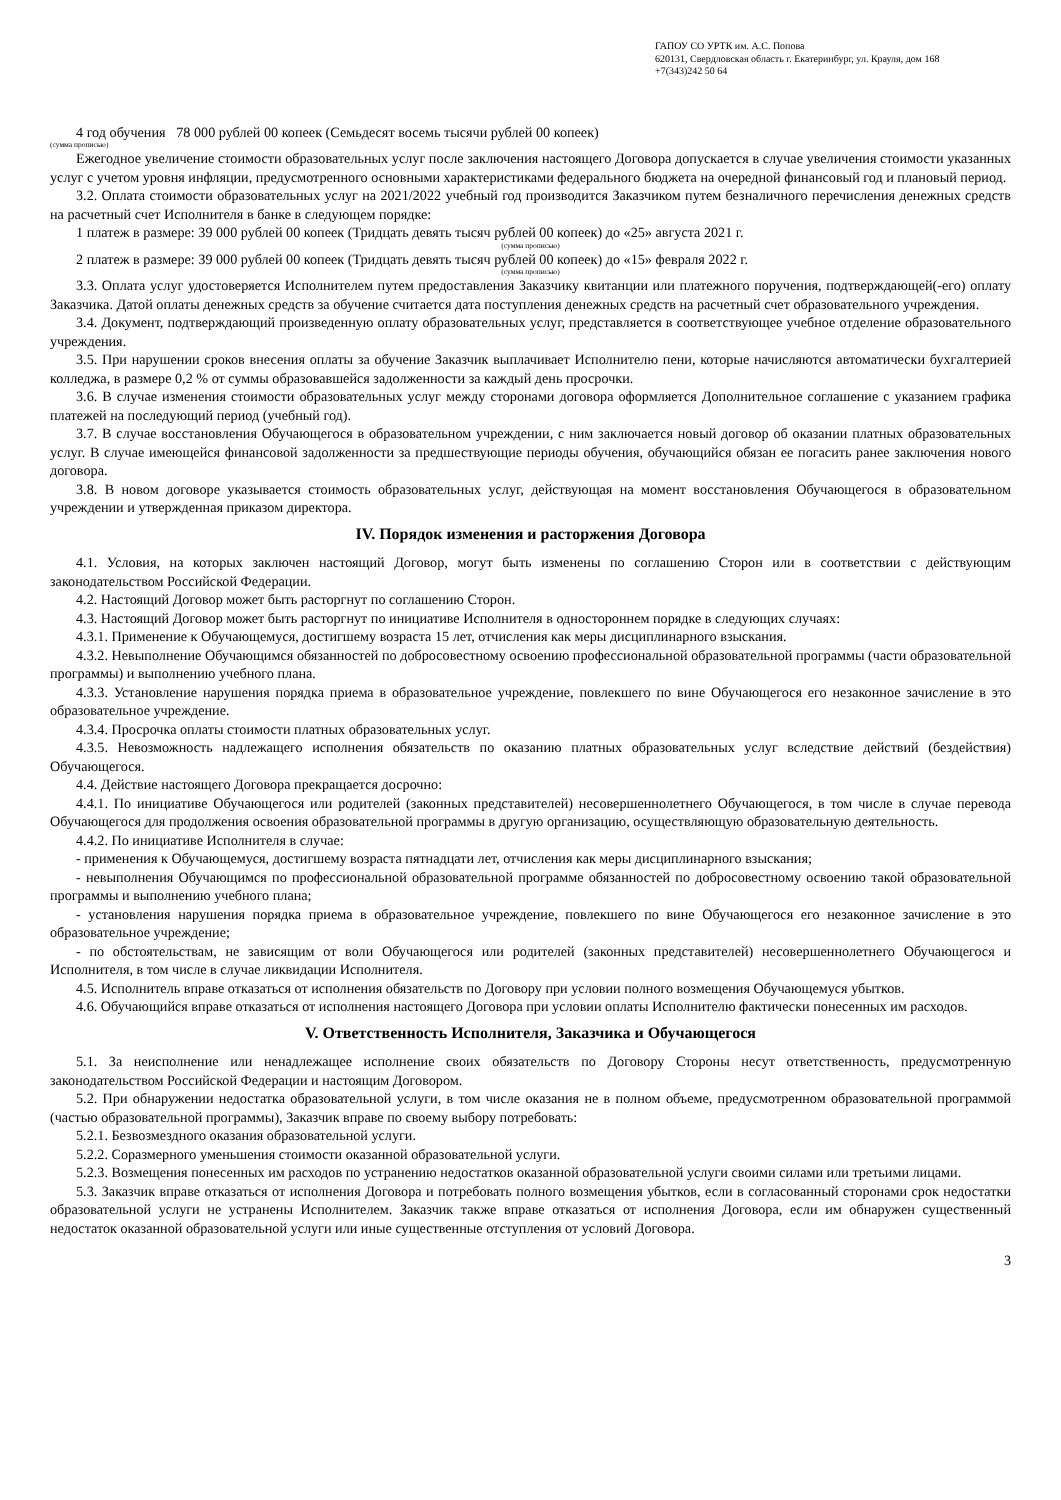ГАПОУ СО УРТК им. А.С. Попова
620131, Свердловская область г. Екатеринбург, ул. Крауля, дом 168
+7(343)242 50 64
4 год обучения 78 000 рублей 00 копеек (Семьдесят восемь тысячи рублей 00 копеек)
(сумма прописью)
Ежегодное увеличение стоимости образовательных услуг после заключения настоящего Договора допускается в случае увеличения стоимости указанных услуг с учетом уровня инфляции, предусмотренного основными характеристиками федерального бюджета на очередной финансовый год и плановый период.
3.2. Оплата стоимости образовательных услуг на 2021/2022 учебный год производится Заказчиком путем безналичного перечисления денежных средств на расчетный счет Исполнителя в банке в следующем порядке:
1 платеж в размере: 39 000 рублей 00 копеек (Тридцать девять тысяч рублей 00 копеек) до «25» августа 2021 г.
(сумма прописью)
2 платеж в размере: 39 000 рублей 00 копеек (Тридцать девять тысяч рублей 00 копеек) до «15» февраля 2022 г.
(сумма прописью)
3.3. Оплата услуг удостоверяется Исполнителем путем предоставления Заказчику квитанции или платежного поручения, подтверждающей(-его) оплату Заказчика. Датой оплаты денежных средств за обучение считается дата поступления денежных средств на расчетный счет образовательного учреждения.
3.4. Документ, подтверждающий произведенную оплату образовательных услуг, представляется в соответствующее учебное отделение образовательного учреждения.
3.5. При нарушении сроков внесения оплаты за обучение Заказчик выплачивает Исполнителю пени, которые начисляются автоматически бухгалтерией колледжа, в размере 0,2 % от суммы образовавшейся задолженности за каждый день просрочки.
3.6. В случае изменения стоимости образовательных услуг между сторонами договора оформляется Дополнительное соглашение с указанием графика платежей на последующий период (учебный год).
3.7. В случае восстановления Обучающегося в образовательном учреждении, с ним заключается новый договор об оказании платных образовательных услуг. В случае имеющейся финансовой задолженности за предшествующие периоды обучения, обучающийся обязан ее погасить ранее заключения нового договора.
3.8. В новом договоре указывается стоимость образовательных услуг, действующая на момент восстановления Обучающегося в образовательном учреждении и утвержденная приказом директора.
IV. Порядок изменения и расторжения Договора
4.1. Условия, на которых заключен настоящий Договор, могут быть изменены по соглашению Сторон или в соответствии с действующим законодательством Российской Федерации.
4.2. Настоящий Договор может быть расторгнут по соглашению Сторон.
4.3. Настоящий Договор может быть расторгнут по инициативе Исполнителя в одностороннем порядке в следующих случаях:
4.3.1. Применение к Обучающемуся, достигшему возраста 15 лет, отчисления как меры дисциплинарного взыскания.
4.3.2. Невыполнение Обучающимся обязанностей по добросовестному освоению профессиональной образовательной программы (части образовательной программы) и выполнению учебного плана.
4.3.3. Установление нарушения порядка приема в образовательное учреждение, повлекшего по вине Обучающегося его незаконное зачисление в это образовательное учреждение.
4.3.4. Просрочка оплаты стоимости платных образовательных услуг.
4.3.5. Невозможность надлежащего исполнения обязательств по оказанию платных образовательных услуг вследствие действий (бездействия) Обучающегося.
4.4. Действие настоящего Договора прекращается досрочно:
4.4.1. По инициативе Обучающегося или родителей (законных представителей) несовершеннолетнего Обучающегося, в том числе в случае перевода Обучающегося для продолжения освоения образовательной программы в другую организацию, осуществляющую образовательную деятельность.
4.4.2. По инициативе Исполнителя в случае:
- применения к Обучающемуся, достигшему возраста пятнадцати лет, отчисления как меры дисциплинарного взыскания;
- невыполнения Обучающимся по профессиональной образовательной программе обязанностей по добросовестному освоению такой образовательной программы и выполнению учебного плана;
- установления нарушения порядка приема в образовательное учреждение, повлекшего по вине Обучающегося его незаконное зачисление в это образовательное учреждение;
- по обстоятельствам, не зависящим от воли Обучающегося или родителей (законных представителей) несовершеннолетнего Обучающегося и Исполнителя, в том числе в случае ликвидации Исполнителя.
4.5. Исполнитель вправе отказаться от исполнения обязательств по Договору при условии полного возмещения Обучающемуся убытков.
4.6. Обучающийся вправе отказаться от исполнения настоящего Договора при условии оплаты Исполнителю фактически понесенных им расходов.
V. Ответственность Исполнителя, Заказчика и Обучающегося
5.1. За неисполнение или ненадлежащее исполнение своих обязательств по Договору Стороны несут ответственность, предусмотренную законодательством Российской Федерации и настоящим Договором.
5.2. При обнаружении недостатка образовательной услуги, в том числе оказания не в полном объеме, предусмотренном образовательной программой (частью образовательной программы), Заказчик вправе по своему выбору потребовать:
5.2.1. Безвозмездного оказания образовательной услуги.
5.2.2. Соразмерного уменьшения стоимости оказанной образовательной услуги.
5.2.3. Возмещения понесенных им расходов по устранению недостатков оказанной образовательной услуги своими силами или третьими лицами.
5.3. Заказчик вправе отказаться от исполнения Договора и потребовать полного возмещения убытков, если в согласованный сторонами срок недостатки образовательной услуги не устранены Исполнителем. Заказчик также вправе отказаться от исполнения Договора, если им обнаружен существенный недостаток оказанной образовательной услуги или иные существенные отступления от условий Договора.
3